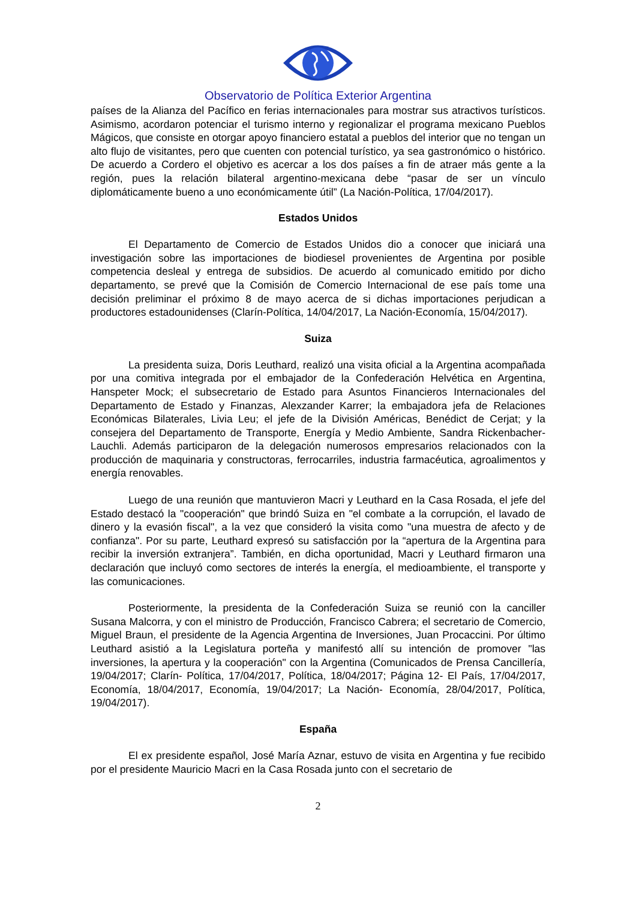Observatorio de Política Exterior Argentina
países de la Alianza del Pacífico en ferias internacionales para mostrar sus atractivos turísticos. Asimismo, acordaron potenciar el turismo interno y regionalizar el programa mexicano Pueblos Mágicos, que consiste en otorgar apoyo financiero estatal a pueblos del interior que no tengan un alto flujo de visitantes, pero que cuenten con potencial turístico, ya sea gastronómico o histórico. De acuerdo a Cordero el objetivo es acercar a los dos países a fin de atraer más gente a la región, pues la relación bilateral argentino-mexicana debe “pasar de ser un vínculo diplomáticamente bueno a uno económicamente útil” (La Nación-Política, 17/04/2017).
Estados Unidos
El Departamento de Comercio de Estados Unidos dio a conocer que iniciará una investigación sobre las importaciones de biodiesel provenientes de Argentina por posible competencia desleal y entrega de subsidios. De acuerdo al comunicado emitido por dicho departamento, se prevé que la Comisión de Comercio Internacional de ese país tome una decisión preliminar el próximo 8 de mayo acerca de si dichas importaciones perjudican a productores estadounidenses (Clarín-Política, 14/04/2017, La Nación-Economía, 15/04/2017).
Suiza
La presidenta suiza, Doris Leuthard, realizó una visita oficial a la Argentina acompañada por una comitiva integrada por el embajador de la Confederación Helvética en Argentina, Hanspeter Mock; el subsecretario de Estado para Asuntos Financieros Internacionales del Departamento de Estado y Finanzas, Alexzander Karrer; la embajadora jefa de Relaciones Económicas Bilaterales, Livia Leu; el jefe de la División Américas, Benédict de Cerjat; y la consejera del Departamento de Transporte, Energía y Medio Ambiente, Sandra Rickenbacher-Lauchli. Además participaron de la delegación numerosos empresarios relacionados con la producción de maquinaria y constructoras, ferrocarriles, industria farmacéutica, agroalimentos y energía renovables.
Luego de una reunión que mantuvieron Macri y Leuthard en la Casa Rosada, el jefe del Estado destacó la "cooperación" que brindó Suiza en "el combate a la corrupción, el lavado de dinero y la evasión fiscal", a la vez que consideró la visita como "una muestra de afecto y de confianza". Por su parte, Leuthard expresó su satisfacción por la “apertura de la Argentina para recibir la inversión extranjera”. También, en dicha oportunidad, Macri y Leuthard firmaron una declaración que incluyó como sectores de interés la energía, el medioambiente, el transporte y las comunicaciones.
Posteriormente, la presidenta de la Confederación Suiza se reunió con la canciller Susana Malcorra, y con el ministro de Producción, Francisco Cabrera; el secretario de Comercio, Miguel Braun, el presidente de la Agencia Argentina de Inversiones, Juan Procaccini. Por último Leuthard asistió a la Legislatura porteña y manifestó allí su intención de promover "las inversiones, la apertura y la cooperación" con la Argentina (Comunicados de Prensa Cancillería, 19/04/2017; Clarín- Política, 17/04/2017, Política, 18/04/2017; Página 12- El País, 17/04/2017, Economía, 18/04/2017, Economía, 19/04/2017; La Nación- Economía, 28/04/2017, Política, 19/04/2017).
España
El ex presidente español, José María Aznar, estuvo de visita en Argentina y fue recibido por el presidente Mauricio Macri en la Casa Rosada junto con el secretario de
2